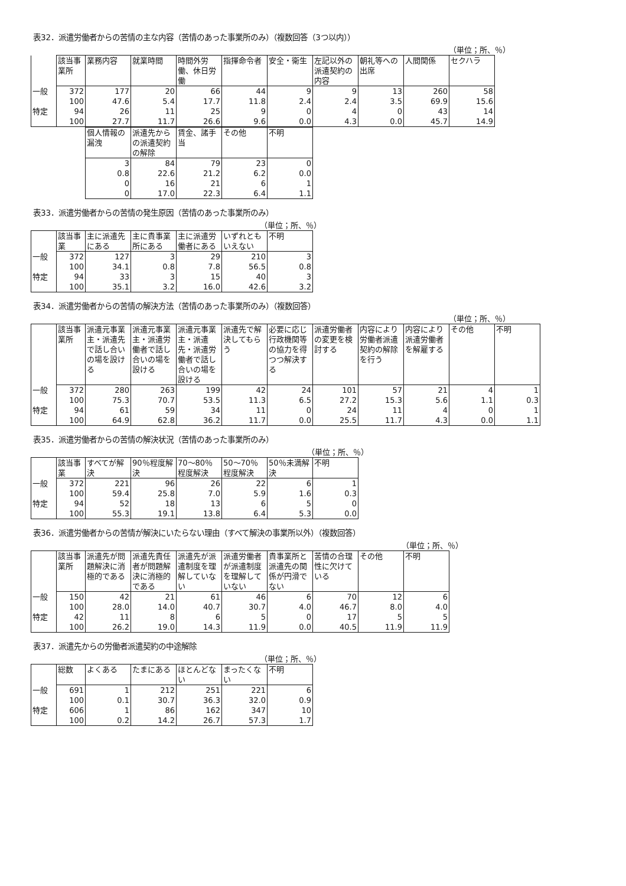表32．派遣労働者からの苦情の主な内容（苦情のあった事業所のみ）（複数回答（3つ以内））
（単位；所、％）
| | 該当事業所 | 業務内容 | 就業時間 | 時間外労働、休日労働 | 指揮命令者 | 安全・衛生 | 左記以外の派遣契約の内容 | 朝礼等への出席 | 人間関係 | セクハラ |
| --- | --- | --- | --- | --- | --- | --- | --- | --- | --- | --- |
| 一般 | 372 | 177 | 20 | 66 | 44 | 9 | 9 | 13 | 260 | 58 |
| | 100 | 47.6 | 5.4 | 17.7 | 11.8 | 2.4 | 2.4 | 3.5 | 69.9 | 15.6 |
| 特定 | 94 | 26 | 11 | 25 | 9 | 0 | 4 | 0 | 43 | 14 |
| | 100 | 27.7 | 11.7 | 26.6 | 9.6 | 0.0 | 4.3 | 0.0 | 45.7 | 14.9 |
| 個人情報の漏洩 | 派遣先からの派遣契約の解除 | 賃金、諸手当 | その他 | 不明 |
| --- | --- | --- | --- | --- |
| 3 | 84 | 79 | 23 | 0 |
| 0.8 | 22.6 | 21.2 | 6.2 | 0.0 |
| 0 | 16 | 21 | 6 | 1 |
| 0 | 17.0 | 22.3 | 6.4 | 1.1 |
表33．派遣労働者からの苦情の発生原因（苦情のあった事業所のみ）
（単位；所、％）
| | 該当事業 | 主に派遣先にある | 主に貴事業所にある | 主に派遣労働者にある | いずれともいえない | 不明 |
| --- | --- | --- | --- | --- | --- | --- |
| 一般 | 372 | 127 | 3 | 29 | 210 | 3 |
| | 100 | 34.1 | 0.8 | 7.8 | 56.5 | 0.8 |
| 特定 | 94 | 33 | 3 | 15 | 40 | 3 |
| | 100 | 35.1 | 3.2 | 16.0 | 42.6 | 3.2 |
表34．派遣労働者からの苦情の解決方法（苦情のあった事業所のみ）（複数回答）
（単位；所、％）
| | 該当事業所 | 派遣元事業主・派遣先で話し合いの場を設ける | 派遣元事業主・派遣労働者で話し合いの場を設ける | 派遣元事業主・派遣先・派遣労働者で話し合いの場を設ける | 派遣先で解決してもらう | 必要に応じ行政機関等の協力を得つつ解決する | 派遣労働者の変更を検討する | 内容により労働者派遣契約の解除を行う | 内容により派遣労働者を解雇する | その他 | 不明 |
| --- | --- | --- | --- | --- | --- | --- | --- | --- | --- | --- | --- |
| 一般 | 372 | 280 | 263 | 199 | 42 | 24 | 101 | 57 | 21 | 4 | 1 |
| | 100 | 75.3 | 70.7 | 53.5 | 11.3 | 6.5 | 27.2 | 15.3 | 5.6 | 1.1 | 0.3 |
| 特定 | 94 | 61 | 59 | 34 | 11 | 0 | 24 | 11 | 4 | 0 | 1 |
| | 100 | 64.9 | 62.8 | 36.2 | 11.7 | 0.0 | 25.5 | 11.7 | 4.3 | 0.0 | 1.1 |
表35．派遣労働者からの苦情の解決状況（苦情のあった事業所のみ）
（単位；所、％）
| | 該当事業 | すべてが解決 | 90％程度解決 | 70～80％程度解決 | 50～70％程度解決 | 50％未満解決 | 不明 |
| --- | --- | --- | --- | --- | --- | --- | --- |
| 一般 | 372 | 221 | 96 | 26 | 22 | 6 | 1 |
| | 100 | 59.4 | 25.8 | 7.0 | 5.9 | 1.6 | 0.3 |
| 特定 | 94 | 52 | 18 | 13 | 6 | 5 | 0 |
| | 100 | 55.3 | 19.1 | 13.8 | 6.4 | 5.3 | 0.0 |
表36．派遣労働者からの苦情が解決にいたらない理由（すべて解決の事業所以外）（複数回答）
（単位；所、％）
| | 該当事業所 | 派遣先が問題解決に消極的である | 派遣先責任者が問題解決に消極的である | 派遣先が派遣制度を理解していない | 派遣労働者が派遣制度を理解していない | 貴事業所と派遣先の関係が円滑でない | 苦情の合理性に欠けている | その他 | 不明 |
| --- | --- | --- | --- | --- | --- | --- | --- | --- | --- |
| 一般 | 150 | 42 | 21 | 61 | 46 | 6 | 70 | 12 | 6 |
| | 100 | 28.0 | 14.0 | 40.7 | 30.7 | 4.0 | 46.7 | 8.0 | 4.0 |
| 特定 | 42 | 11 | 8 | 6 | 5 | 0 | 17 | 5 | 5 |
| | 100 | 26.2 | 19.0 | 14.3 | 11.9 | 0.0 | 40.5 | 11.9 | 11.9 |
表37．派遣先からの労働者派遣契約の中途解除
（単位；所、％）
| | 総数 | よくある | たまにある | ほとんどない | まったくない | 不明 |
| --- | --- | --- | --- | --- | --- | --- |
| 一般 | 691 | 1 | 212 | 251 | 221 | 6 |
| | 100 | 0.1 | 30.7 | 36.3 | 32.0 | 0.9 |
| 特定 | 606 | 1 | 86 | 162 | 347 | 10 |
| | 100 | 0.2 | 14.2 | 26.7 | 57.3 | 1.7 |